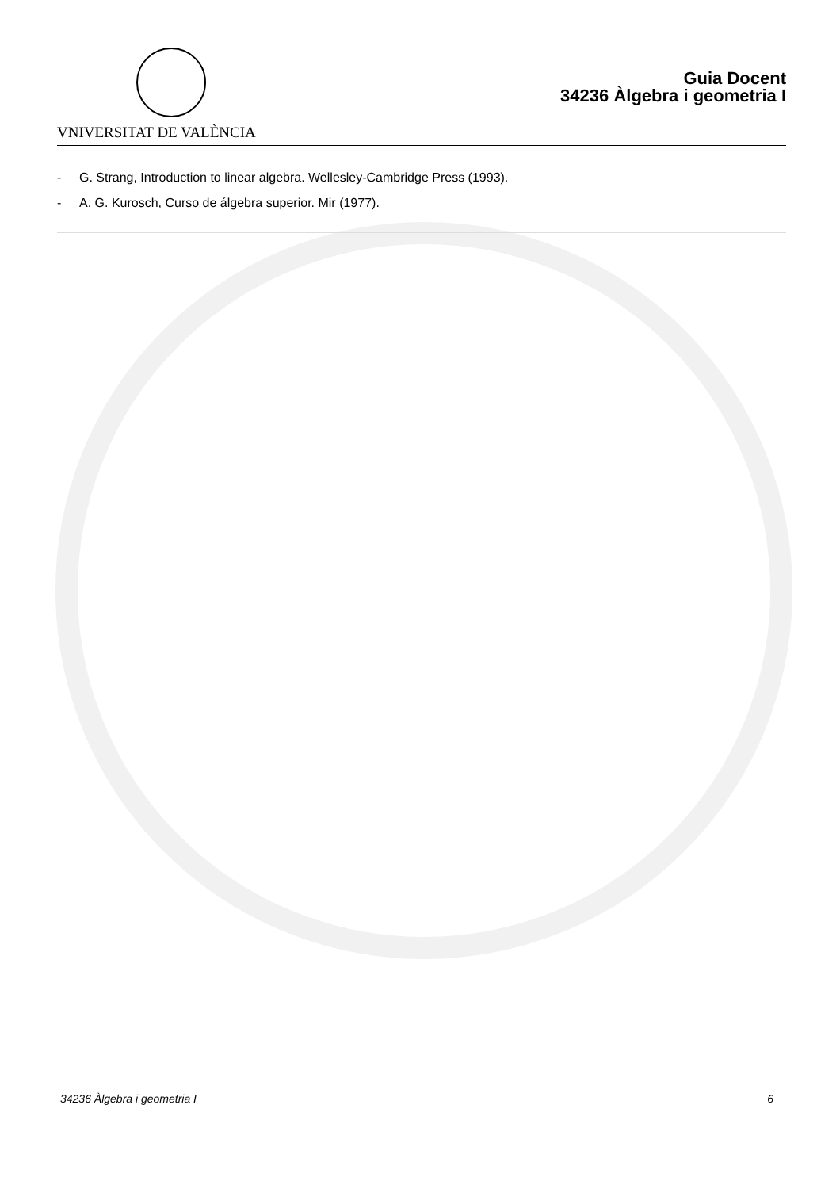VNIVERSITAT DE VALÈNCIA
Guia Docent
34236 Àlgebra i geometria I
- G. Strang, Introduction to linear algebra. Wellesley-Cambridge Press (1993).
- A. G. Kurosch, Curso de álgebra superior. Mir (1977).
34236 Àlgebra i geometria I 6